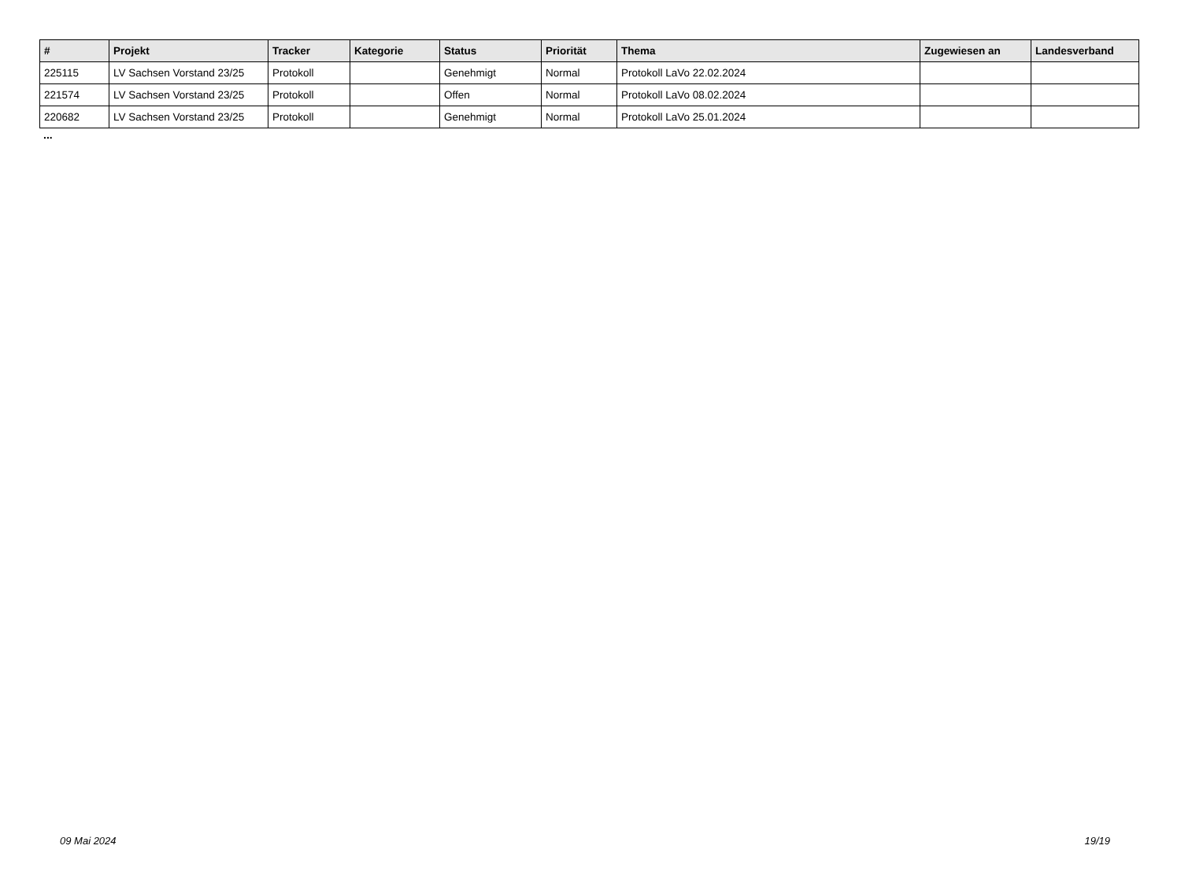| # | Projekt | Tracker | Kategorie | Status | Priorität | Thema | Zugewiesen an | Landesverband |
| --- | --- | --- | --- | --- | --- | --- | --- | --- |
| 225115 | LV Sachsen Vorstand 23/25 | Protokoll | | Genehmigt | Normal | Protokoll LaVo 22.02.2024 | | |
| 221574 | LV Sachsen Vorstand 23/25 | Protokoll | | Offen | Normal | Protokoll LaVo 08.02.2024 | | |
| 220682 | LV Sachsen Vorstand 23/25 | Protokoll | | Genehmigt | Normal | Protokoll LaVo 25.01.2024 | | |
...
09 Mai 2024 19/19